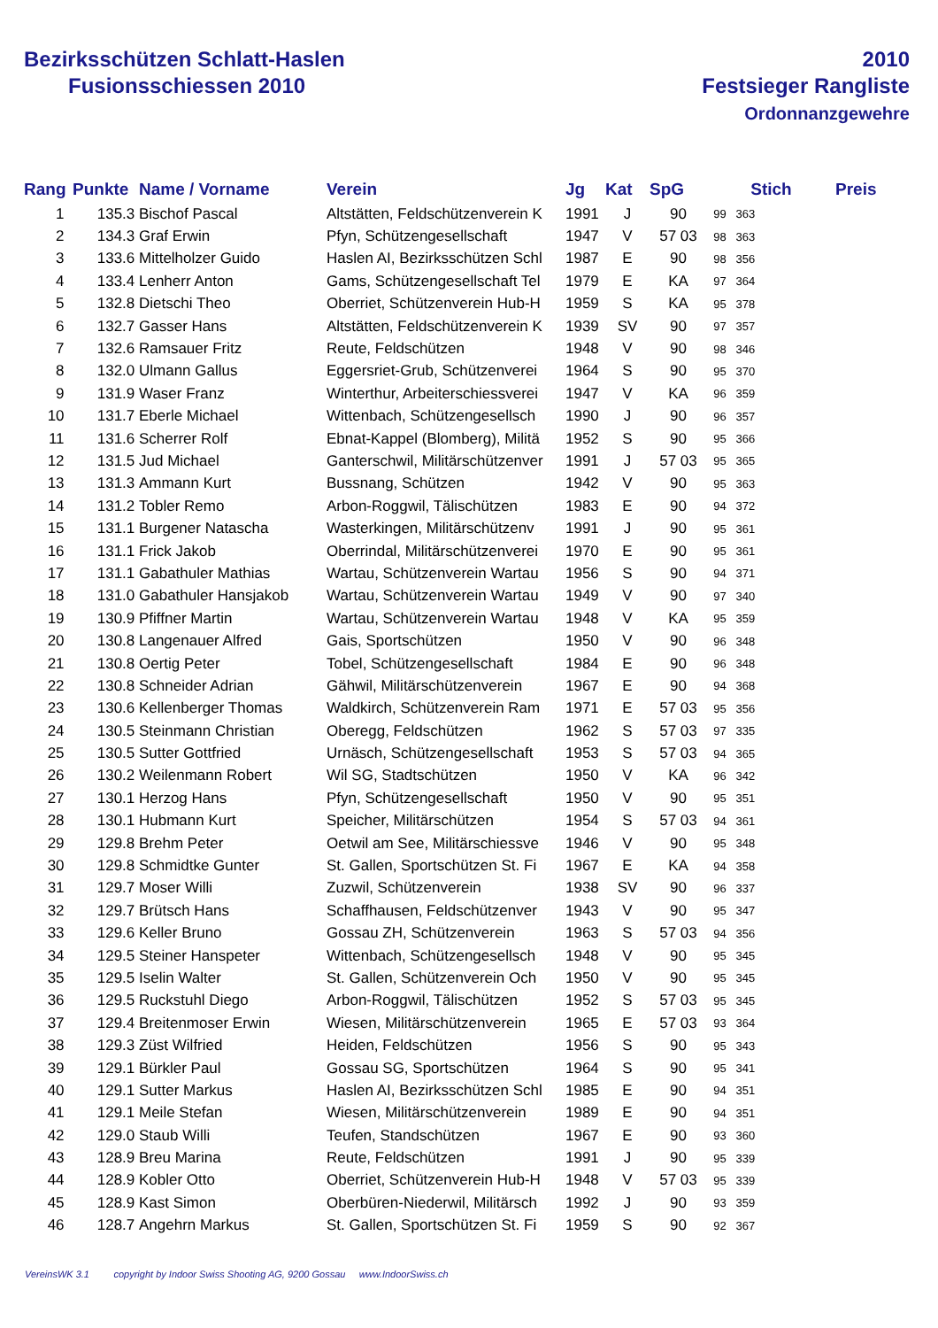Bezirksschützen Schlatt-Haslen
Fusionsschiessen 2010
2010
Festsieger Rangliste
Ordonnanzgewehre
| Rang | Punkte | Name / Vorname | Verein | Jg | Kat | SpG | Stich | Preis |
| --- | --- | --- | --- | --- | --- | --- | --- | --- |
| 1 | 135.3 | Bischof Pascal | Altstätten, Feldschützenverein K | 1991 | J | 90 | 99 363 | |
| 2 | 134.3 | Graf Erwin | Pfyn, Schützengesellschaft | 1947 | V | 57 03 | 98 363 | |
| 3 | 133.6 | Mittelholzer Guido | Haslen AI, Bezirksschützen Schl | 1987 | E | 90 | 98 356 | |
| 4 | 133.4 | Lenherr Anton | Gams, Schützengesellschaft Tel | 1979 | E | KA | 97 364 | |
| 5 | 132.8 | Dietschi Theo | Oberriet, Schützenverein Hub-H | 1959 | S | KA | 95 378 | |
| 6 | 132.7 | Gasser Hans | Altstätten, Feldschützenverein K | 1939 | SV | 90 | 97 357 | |
| 7 | 132.6 | Ramsauer Fritz | Reute, Feldschützen | 1948 | V | 90 | 98 346 | |
| 8 | 132.0 | Ulmann Gallus | Eggersriet-Grub, Schützenverei | 1964 | S | 90 | 95 370 | |
| 9 | 131.9 | Waser Franz | Winterthur, Arbeiterschiessverei | 1947 | V | KA | 96 359 | |
| 10 | 131.7 | Eberle Michael | Wittenbach, Schützengesellsch | 1990 | J | 90 | 96 357 | |
| 11 | 131.6 | Scherrer Rolf | Ebnat-Kappel (Blomberg), Militä | 1952 | S | 90 | 95 366 | |
| 12 | 131.5 | Jud Michael | Ganterschwil, Militärschützenver | 1991 | J | 57 03 | 95 365 | |
| 13 | 131.3 | Ammann Kurt | Bussnang, Schützen | 1942 | V | 90 | 95 363 | |
| 14 | 131.2 | Tobler Remo | Arbon-Roggwil, Tälischützen | 1983 | E | 90 | 94 372 | |
| 15 | 131.1 | Burgener Natascha | Wasterkingen, Militärschützenv | 1991 | J | 90 | 95 361 | |
| 16 | 131.1 | Frick Jakob | Oberrindal, Militärschützenverei | 1970 | E | 90 | 95 361 | |
| 17 | 131.1 | Gabathuler Mathias | Wartau, Schützenverein Wartau | 1956 | S | 90 | 94 371 | |
| 18 | 131.0 | Gabathuler Hansjakob | Wartau, Schützenverein Wartau | 1949 | V | 90 | 97 340 | |
| 19 | 130.9 | Pfiffner Martin | Wartau, Schützenverein Wartau | 1948 | V | KA | 95 359 | |
| 20 | 130.8 | Langenauer Alfred | Gais, Sportschützen | 1950 | V | 90 | 96 348 | |
| 21 | 130.8 | Oertig Peter | Tobel, Schützengesellschaft | 1984 | E | 90 | 96 348 | |
| 22 | 130.8 | Schneider Adrian | Gähwil, Militärschützenverein | 1967 | E | 90 | 94 368 | |
| 23 | 130.6 | Kellenberger Thomas | Waldkirch, Schützenverein Ram | 1971 | E | 57 03 | 95 356 | |
| 24 | 130.5 | Steinmann Christian | Oberegg, Feldschützen | 1962 | S | 57 03 | 97 335 | |
| 25 | 130.5 | Sutter Gottfried | Urnäsch, Schützengesellschaft | 1953 | S | 57 03 | 94 365 | |
| 26 | 130.2 | Weilenmann Robert | Wil SG, Stadtschützen | 1950 | V | KA | 96 342 | |
| 27 | 130.1 | Herzog Hans | Pfyn, Schützengesellschaft | 1950 | V | 90 | 95 351 | |
| 28 | 130.1 | Hubmann Kurt | Speicher, Militärschützen | 1954 | S | 57 03 | 94 361 | |
| 29 | 129.8 | Brehm Peter | Oetwil am See, Militärschiessve | 1946 | V | 90 | 95 348 | |
| 30 | 129.8 | Schmidtke Gunter | St. Gallen, Sportschützen St. Fi | 1967 | E | KA | 94 358 | |
| 31 | 129.7 | Moser Willi | Zuzwil, Schützenverein | 1938 | SV | 90 | 96 337 | |
| 32 | 129.7 | Brütsch Hans | Schaffhausen, Feldschützenver | 1943 | V | 90 | 95 347 | |
| 33 | 129.6 | Keller Bruno | Gossau ZH, Schützenverein | 1963 | S | 57 03 | 94 356 | |
| 34 | 129.5 | Steiner Hanspeter | Wittenbach, Schützengesellsch | 1948 | V | 90 | 95 345 | |
| 35 | 129.5 | Iselin Walter | St. Gallen, Schützenverein Och | 1950 | V | 90 | 95 345 | |
| 36 | 129.5 | Ruckstuhl Diego | Arbon-Roggwil, Tälischützen | 1952 | S | 57 03 | 95 345 | |
| 37 | 129.4 | Breitenmoser Erwin | Wiesen, Militärschützenverein | 1965 | E | 57 03 | 93 364 | |
| 38 | 129.3 | Züst Wilfried | Heiden, Feldschützen | 1956 | S | 90 | 95 343 | |
| 39 | 129.1 | Bürkler Paul | Gossau SG, Sportschützen | 1964 | S | 90 | 95 341 | |
| 40 | 129.1 | Sutter Markus | Haslen AI, Bezirksschützen Schl | 1985 | E | 90 | 94 351 | |
| 41 | 129.1 | Meile Stefan | Wiesen, Militärschützenverein | 1989 | E | 90 | 94 351 | |
| 42 | 129.0 | Staub Willi | Teufen, Standschützen | 1967 | E | 90 | 93 360 | |
| 43 | 128.9 | Breu Marina | Reute, Feldschützen | 1991 | J | 90 | 95 339 | |
| 44 | 128.9 | Kobler Otto | Oberriet, Schützenverein Hub-H | 1948 | V | 57 03 | 95 339 | |
| 45 | 128.9 | Kast Simon | Oberbüren-Niederwil, Militärsch | 1992 | J | 90 | 93 359 | |
| 46 | 128.7 | Angehrn Markus | St. Gallen, Sportschützen St. Fi | 1959 | S | 90 | 92 367 | |
VereinsWK 3.1 copyright by Indoor Swiss Shooting AG, 9200 Gossau www.IndoorSwiss.ch